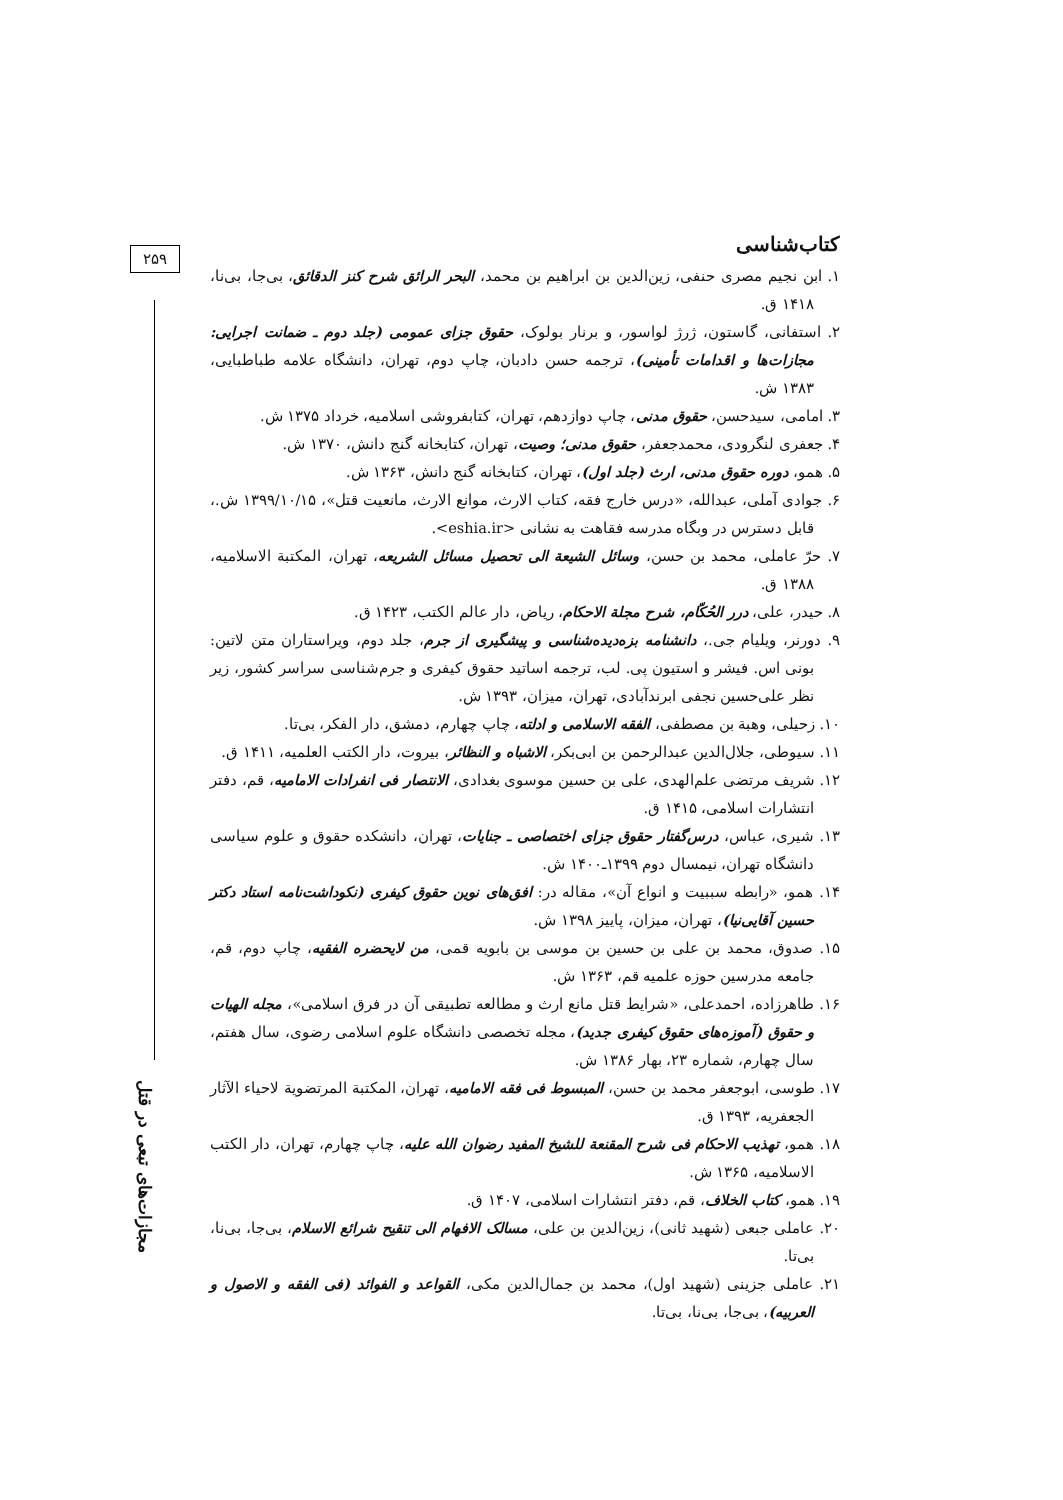۲۵۹
مجازات‌های تبعی در قتل
کتاب‌شناسی
۱. ابن نجیم مصری حنفی، زین‌الدین بن ابراهیم بن محمد، البحر الرائق شرح کنز الدقائق، بی‌جا، بی‌نا، ۱۴۱۸ ق.
۲. استفانی، گاستون، ژرژ لواسور، و برنار بولوک، حقوق جزای عمومی (جلد دوم ـ ضمانت اجرایی: مجازات‌ها و اقدامات تأمینی)، ترجمه حسن دادبان، چاپ دوم، تهران، دانشگاه علامه طباطبایی، ۱۳۸۳ ش.
۳. امامی، سیدحسن، حقوق مدنی، چاپ دوازدهم، تهران، کتابفروشی اسلامیه، خرداد ۱۳۷۵ ش.
۴. جعفری لنگرودی، محمدجعفر، حقوق مدنی؛ وصیت، تهران، کتابخانه گنج دانش، ۱۳۷۰ ش.
۵. همو، دوره حقوق مدنی، ارث (جلد اول)، تهران، کتابخانه گنج دانش، ۱۳۶۳ ش.
۶. جوادی آملی، عبدالله، «درس خارج فقه، کتاب الارث، موانع الارث، مانعیت قتل»، ۱۳۹۹/۱۰/۱۵ ش.، قابل دسترس در وبگاه مدرسه فقاهت به نشانی <eshia.ir>.
۷. حرّ عاملی، محمد بن حسن، وسائل الشیعة الی تحصیل مسائل الشریعه، تهران، المکتبة الاسلامیه، ۱۳۸۸ ق.
۸. حیدر، علی، درر الحُکّام، شرح مجلة الاحکام، ریاض، دار عالم الکتب، ۱۴۲۳ ق.
۹. دورنر، ویلیام جی.، دانشنامه بزه‌دیده‌شناسی و پیشگیری از جرم، جلد دوم، ویراستاران متن لاتین: بونی اس. فیشر و استیون پی. لب، ترجمه اساتید حقوق کیفری و جرم‌شناسی سراسر کشور، زیر نظر علی‌حسین نجفی ابرندآبادی، تهران، میزان، ۱۳۹۳ ش.
۱۰. زحیلی، وهبة بن مصطفی، الفقه الاسلامی و ادلته، چاپ چهارم، دمشق، دار الفکر، بی‌تا.
۱۱. سیوطی، جلال‌الدین عبدالرحمن بن ابی‌بکر، الاشباه و النظائر، بیروت، دار الکتب العلمیه، ۱۴۱۱ ق.
۱۲. شریف مرتضی علم‌الهدی، علی بن حسین موسوی بغدادی، الانتصار فی انفرادات الامامیه، قم، دفتر انتشارات اسلامی، ۱۴۱۵ ق.
۱۳. شیری، عباس، درس‌گفتار حقوق جزای اختصاصی ـ جنایات، تهران، دانشکده حقوق و علوم سیاسی دانشگاه تهران، نیمسال دوم ۱۳۹۹ـ۱۴۰۰ ش.
۱۴. همو، «رابطه سببیت و انواع آن»، مقاله در: افق‌های نوین حقوق کیفری (نکوداشت‌نامه استاد دکتر حسین آقایی‌نیا)، تهران، میزان، پاییز ۱۳۹۸ ش.
۱۵. صدوق، محمد بن علی بن حسین بن موسی بن بابویه قمی، من لایحضره الفقیه، چاپ دوم، قم، جامعه مدرسین حوزه علمیه قم، ۱۳۶۳ ش.
۱۶. طاهرزاده، احمدعلی، «شرایط قتل مانع ارث و مطالعه تطبیقی آن در فرق اسلامی»، مجله الهیات و حقوق (آموزه‌های حقوق کیفری جدید)، مجله تخصصی دانشگاه علوم اسلامی رضوی، سال هفتم، سال چهارم، شماره ۲۳، بهار ۱۳۸۶ ش.
۱۷. طوسی، ابوجعفر محمد بن حسن، المبسوط فی فقه الامامیه، تهران، المکتبة المرتضویة لاحیاء الآثار الجعفریه، ۱۳۹۳ ق.
۱۸. همو، تهذیب الاحکام فی شرح المقنعة للشیخ المفید رضوان الله علیه، چاپ چهارم، تهران، دار الکتب الاسلامیه، ۱۳۶۵ ش.
۱۹. همو، کتاب الخلاف، قم، دفتر انتشارات اسلامی، ۱۴۰۷ ق.
۲۰. عاملی جبعی (شهید ثانی)، زین‌الدین بن علی، مسالک الافهام الی تنقیح شرائع الاسلام، بی‌جا، بی‌نا، بی‌تا.
۲۱. عاملی جزینی (شهید اول)، محمد بن جمال‌الدین مکی، القواعد و الفوائد (فی الفقه و الاصول و العربیه)، بی‌جا، بی‌نا، بی‌تا.